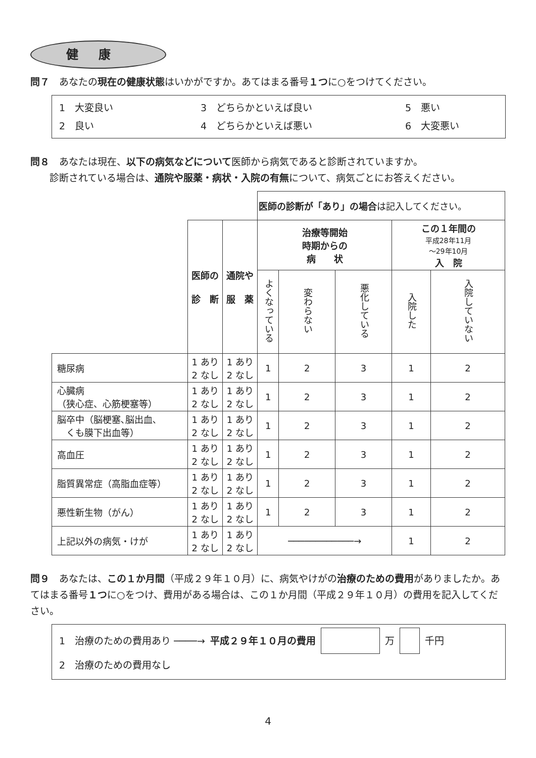健康
問７　あなたの現在の健康状態はいかがですか。あてはまる番号１つに○をつけてください。
1　大変良い
3　どちらかといえば良い
5　悪い
2　良い
4　どちらかといえば悪い
6　大変悪い
問８　あなたは現在、以下の病気などについて医師から病気であると診断されていますか。
　　診断されている場合は、通院や服薬・病状・入院の有無について、病気ごとにお答えください。
| | | | 医師の診断が「あり」の場合 は記入してください。 | | | | |
| | 医師の 診 断 | 通院や 服 薬 | 治療等開始 時期からの 病 状 | | | この１年間の 平成28年11月 ～29年10月 入 院 | |
| | | | よくなっている | 変わらない | 悪化している | 入院した | 入院していない |
| 糖尿病 | 1 あり 2 なし | 1 あり 2 なし | 1 | 2 | 3 | 1 | 2 |
| 心臓病 （狭心症、心筋梗塞等） | 1 あり 2 なし | 1 あり 2 なし | 1 | 2 | 3 | 1 | 2 |
| 脳卒中（脳梗塞､脳出血､ くも膜下出血等） | 1 あり 2 なし | 1 あり 2 なし | 1 | 2 | 3 | 1 | 2 |
| 高血圧 | 1 あり 2 なし | 1 あり 2 なし | 1 | 2 | 3 | 1 | 2 |
| 脂質異常症（高脂血症等） | 1 あり 2 なし | 1 あり 2 なし | 1 | 2 | 3 | 1 | 2 |
| 悪性新生物（がん） | 1 あり 2 なし | 1 あり 2 なし | 1 | 2 | 3 | 1 | 2 |
| 上記以外の病気・けが | 1 あり 2 なし | 1 あり 2 なし | ────────────→ | | | 1 | 2 |
問９　あなたは、この１か月間（平成２９年１０月）に、病気やけがの治療のための費用がありましたか。あてはまる番号１つに○をつけ、費用がある場合は、この１か月間（平成２９年１０月）の費用を記入してください。
1　治療のための費用あり ────→ 平成２９年１０月の費用 万 千円
2　治療のための費用なし
4